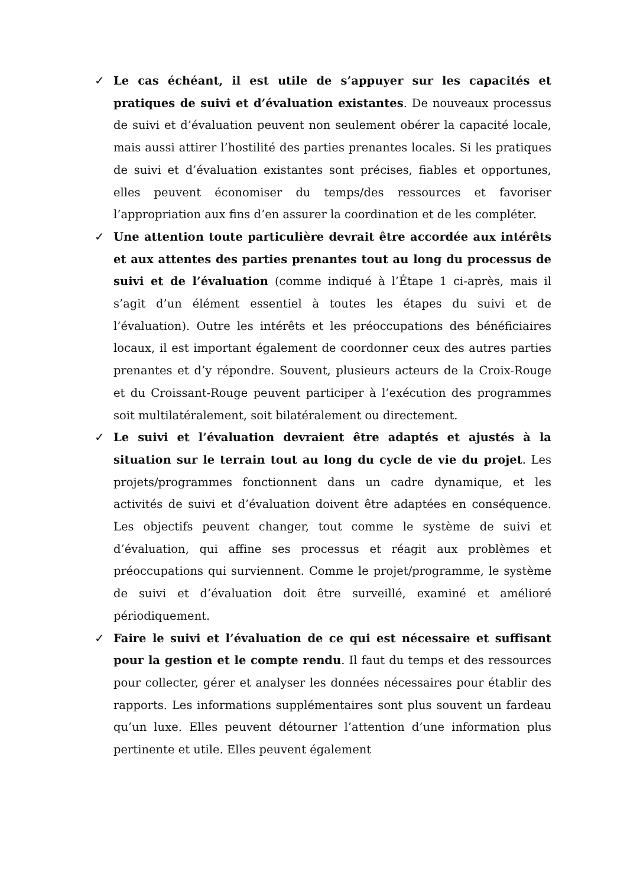✓ Le cas échéant, il est utile de s’appuyer sur les capacités et pratiques de suivi et d’évaluation existantes. De nouveaux processus de suivi et d’évaluation peuvent non seulement obérer la capacité locale, mais aussi attirer l’hostilité des parties prenantes locales. Si les pratiques de suivi et d’évaluation existantes sont précises, fiables et opportunes, elles peuvent économiser du temps/des ressources et favoriser l’appropriation aux fins d’en assurer la coordination et de les compléter.
✓ Une attention toute particulière devrait être accordée aux intérêts et aux attentes des parties prenantes tout au long du processus de suivi et de l’évaluation (comme indiqué à l’Étape 1 ci-après, mais il s’agit d’un élément essentiel à toutes les étapes du suivi et de l’évaluation). Outre les intérêts et les préoccupations des bénéficiaires locaux, il est important également de coordonner ceux des autres parties prenantes et d’y répondre. Souvent, plusieurs acteurs de la Croix-Rouge et du Croissant-Rouge peuvent participer à l’exécution des programmes soit multilatéralement, soit bilatéralement ou directement.
✓ Le suivi et l’évaluation devraient être adaptés et ajustés à la situation sur le terrain tout au long du cycle de vie du projet. Les projets/programmes fonctionnent dans un cadre dynamique, et les activités de suivi et d’évaluation doivent être adaptées en conséquence. Les objectifs peuvent changer, tout comme le système de suivi et d’évaluation, qui affine ses processus et réagit aux problèmes et préoccupations qui surviennent. Comme le projet/programme, le système de suivi et d’évaluation doit être surveillé, examiné et amélioré périodiquement.
✓ Faire le suivi et l’évaluation de ce qui est nécessaire et suffisant pour la gestion et le compte rendu. Il faut du temps et des ressources pour collecter, gérer et analyser les données nécessaires pour établir des rapports. Les informations supplémentaires sont plus souvent un fardeau qu’un luxe. Elles peuvent détourner l’attention d’une information plus pertinente et utile. Elles peuvent également